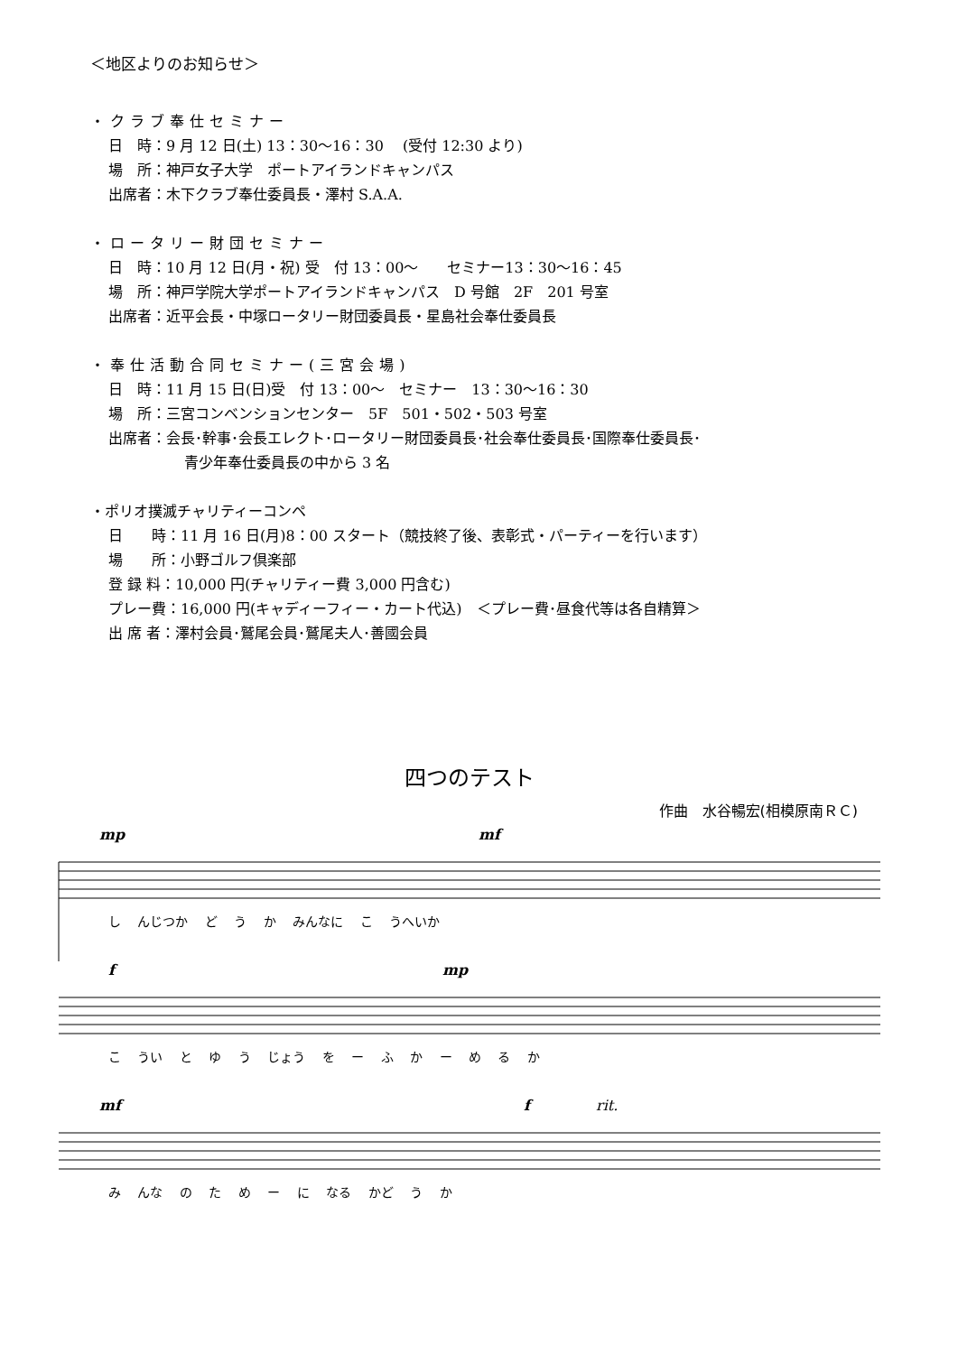＜地区よりのお知らせ＞
・クラブ奉仕セミナー
日　時：9 月 12 日(土) 13：30～16：30　 (受付 12:30 より)
場　所：神戸女子大学　ポートアイランドキャンパス
出席者：木下クラブ奉仕委員長・澤村 S.A.A.
・ロータリー財団セミナー
日　時：10 月 12 日(月・祝) 受　付 13：00～　　セミナー13：30～16：45
場　所：神戸学院大学ポートアイランドキャンパス　D 号館　2F　201 号室
出席者：近平会長・中塚ロータリー財団委員長・星島社会奉仕委員長
・奉仕活動合同セミナー(三宮会場)
日　時：11 月 15 日(日)受　付 13：00～　セミナー　13：30～16：30
場　所：三宮コンベンションセンター　5F　501・502・503 号室
出席者：会長･幹事･会長エレクト･ロータリー財団委員長･社会奉仕委員長･国際奉仕委員長･
青少年奉仕委員長の中から 3 名
・ポリオ撲滅チャリティーコンペ
日　　時：11 月 16 日(月)8：00 スタート（競技終了後、表彰式・パーティーを行います）
場　　所：小野ゴルフ倶楽部
登 録 料：10,000 円(チャリティー費 3,000 円含む)
プレー費：16,000 円(キャディーフィー・カート代込)　＜プレー費･昼食代等は各自精算＞
出 席 者：澤村会員･鷲尾会員･鷲尾夫人･善國会員
四つのテスト
作曲　水谷暢宏(相模原南ＲＣ)
mp mf
し んじつか ど う か みんなに こ うへいか
f mp
こ うい と ゆ う じょう を ー ふ か ー め る か
mf f rit.
み んな の た め ー に なる かど う か